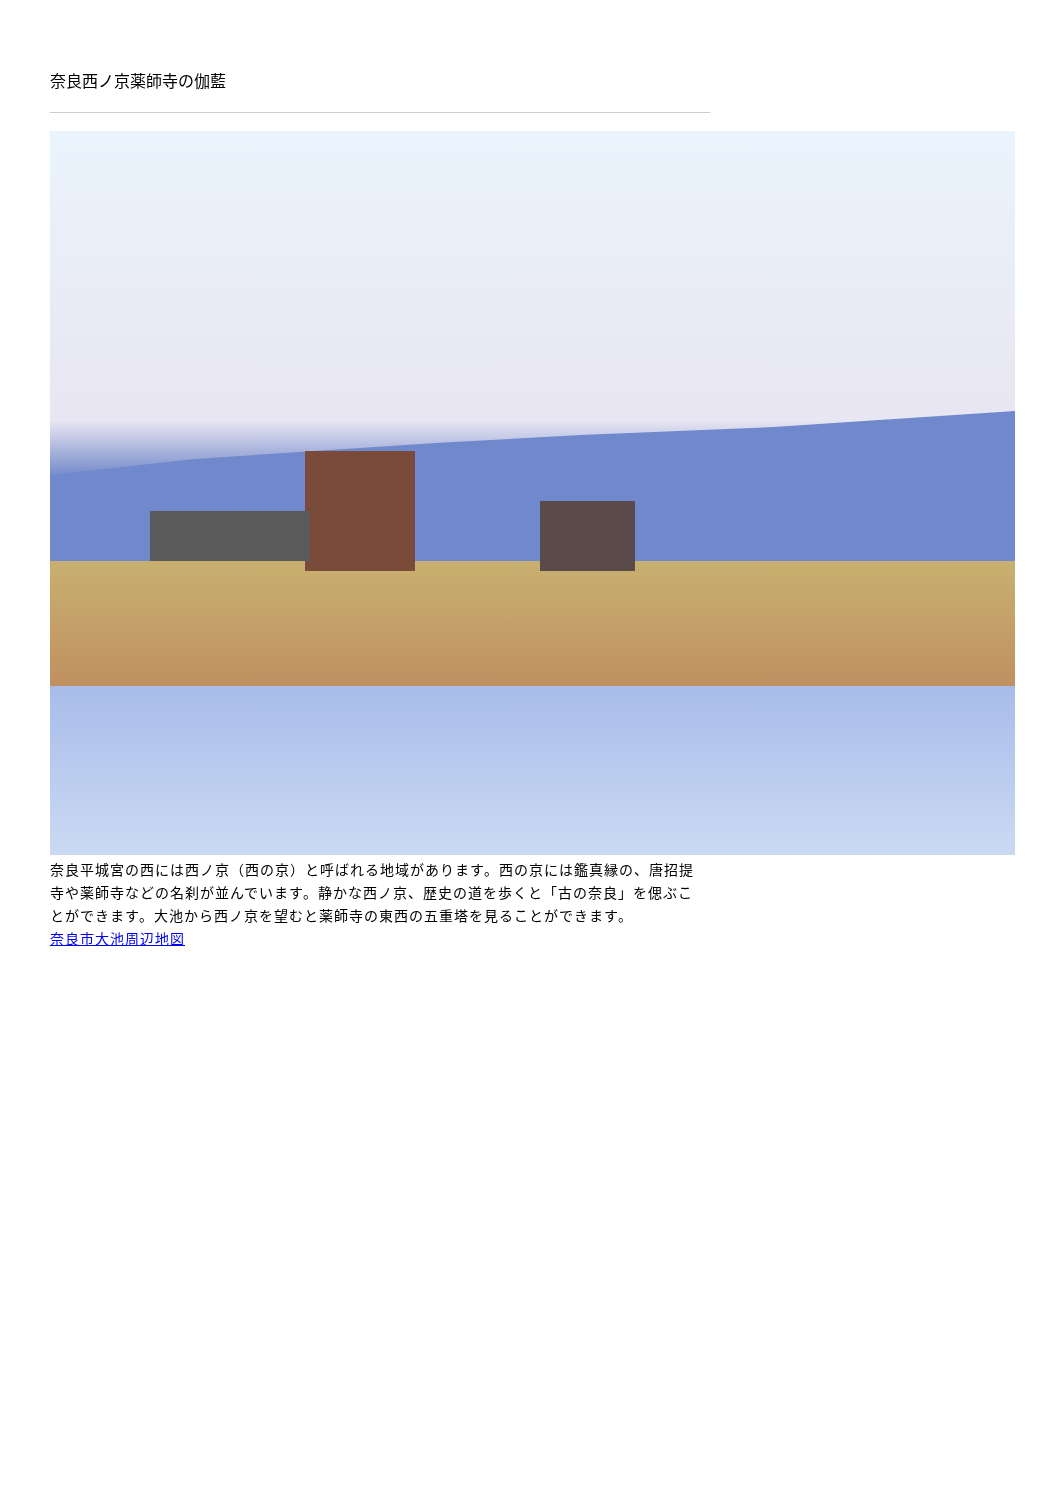奈良西ノ京薬師寺の伽藍
奈良平城宮の西には西ノ京（西の京）と呼ばれる地域があります。西の京には鑑真縁の、唐招提寺や薬師寺などの名刹が並んでいます。静かな西ノ京、歴史の道を歩くと「古の奈良」を偲ぶことができます。大池から西ノ京を望むと薬師寺の東西の五重塔を見ることができます。
奈良市大池周辺地図